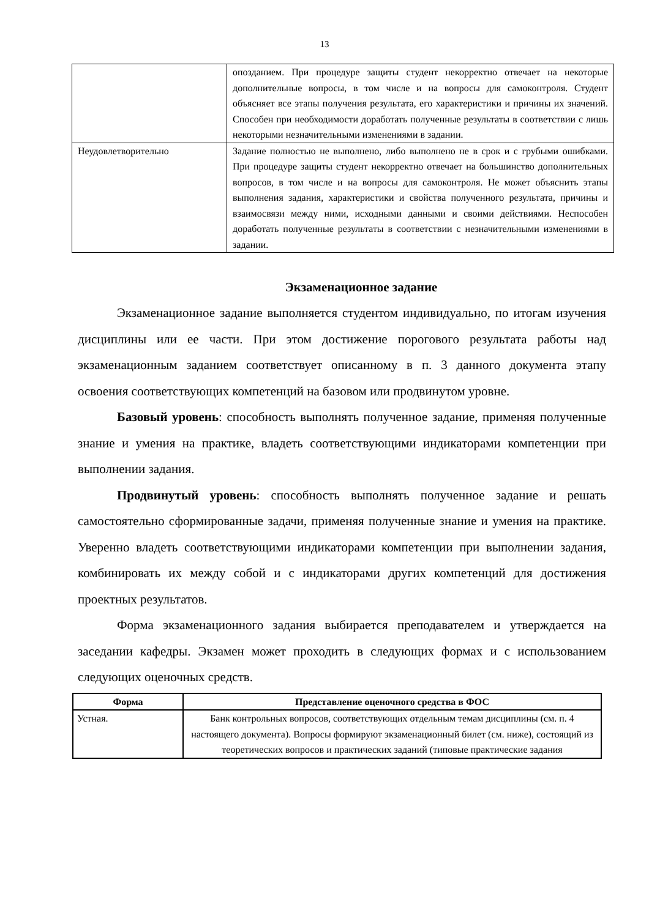13
| | опозданием. При процедуре защиты студент некорректно отвечает на некоторые дополнительные вопросы, в том числе и на вопросы для самоконтроля. Студент объясняет все этапы получения результата, его характеристики и причины их значений. Способен при необходимости доработать полученные результаты в соответствии с лишь некоторыми незначительными изменениями в задании. |
| Неудовлетворительно | Задание полностью не выполнено, либо выполнено не в срок и с грубыми ошибками. При процедуре защиты студент некорректно отвечает на большинство дополнительных вопросов, в том числе и на вопросы для самоконтроля. Не может объяснить этапы выполнения задания, характеристики и свойства полученного результата, причины и взаимосвязи между ними, исходными данными и своими действиями. Неспособен доработать полученные результаты в соответствии с незначительными изменениями в задании. |
Экзаменационное задание
Экзаменационное задание выполняется студентом индивидуально, по итогам изучения дисциплины или ее части. При этом достижение порогового результата работы над экзаменационным заданием соответствует описанному в п. 3 данного документа этапу освоения соответствующих компетенций на базовом или продвинутом уровне.
Базовый уровень: способность выполнять полученное задание, применяя полученные знание и умения на практике, владеть соответствующими индикаторами компетенции при выполнении задания.
Продвинутый уровень: способность выполнять полученное задание и решать самостоятельно сформированные задачи, применяя полученные знание и умения на практике. Уверенно владеть соответствующими индикаторами компетенции при выполнении задания, комбинировать их между собой и с индикаторами других компетенций для достижения проектных результатов.
Форма экзаменационного задания выбирается преподавателем и утверждается на заседании кафедры. Экзамен может проходить в следующих формах и с использованием следующих оценочных средств.
| Форма | Представление оценочного средства в ФОС |
| --- | --- |
| Устная. | Банк контрольных вопросов, соответствующих отдельным темам дисциплины (см. п. 4 настоящего документа). Вопросы формируют экзаменационный билет (см. ниже), состоящий из теоретических вопросов и практических заданий (типовые практические задания |